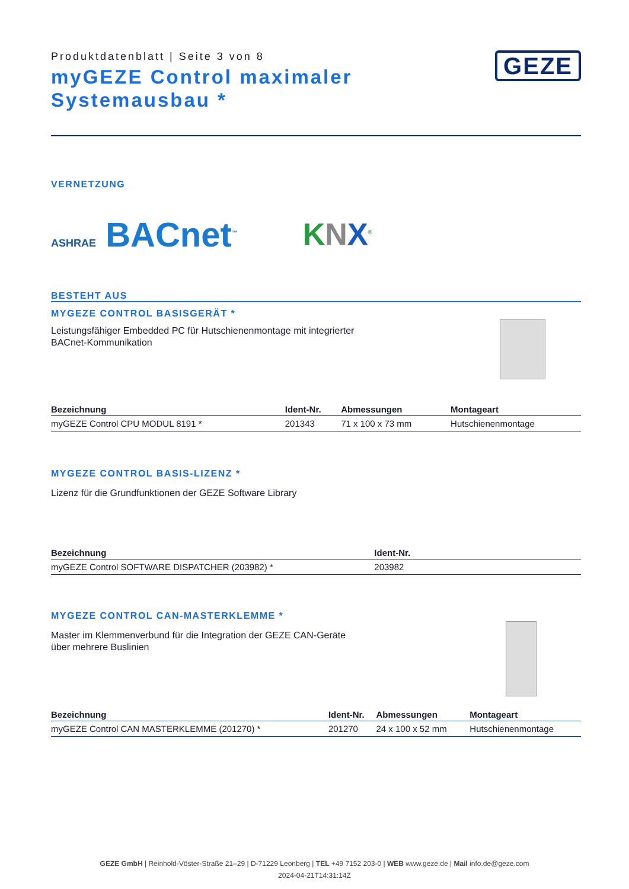Produktdatenblatt | Seite 3 von 8
myGEZE Control maximaler Systemausbau *
GEZE
VERNETZUNG
ASHRAE BACnet<sup>™</sup>
KNX<sup>®</sup>
BESTEHT AUS
MYGEZE CONTROL BASISGERÄT *
Leistungsfähiger Embedded PC für Hutschienenmontage mit integrierter
BACnet-Kommunikation
| Bezeichnung | Ident-Nr. | Abmessungen | Montageart |
| --- | --- | --- | --- |
| myGEZE Control CPU MODUL 8191 * | 201343 | 71 x 100 x 73 mm | Hutschienenmontage |
MYGEZE CONTROL BASIS-LIZENZ *
Lizenz für die Grundfunktionen der GEZE Software Library
| Bezeichnung | Ident-Nr. |
| --- | --- |
| myGEZE Control SOFTWARE DISPATCHER (203982) * | 203982 |
MYGEZE CONTROL CAN-MASTERKLEMME *
Master im Klemmenverbund für die Integration der GEZE CAN-Geräte
über mehrere Buslinien
| Bezeichnung | Ident-Nr. | Abmessungen | Montageart |
| --- | --- | --- | --- |
| myGEZE Control CAN MASTERKLEMME (201270) * | 201270 | 24 x 100 x 52 mm | Hutschienenmontage |
GEZE GmbH | Reinhold-Vöster-Straße 21–29 | D-71229 Leonberg | TEL +49 7152 203-0 | WEB www.geze.de | Mail info.de@geze.com
2024-04-21T14:31:14Z